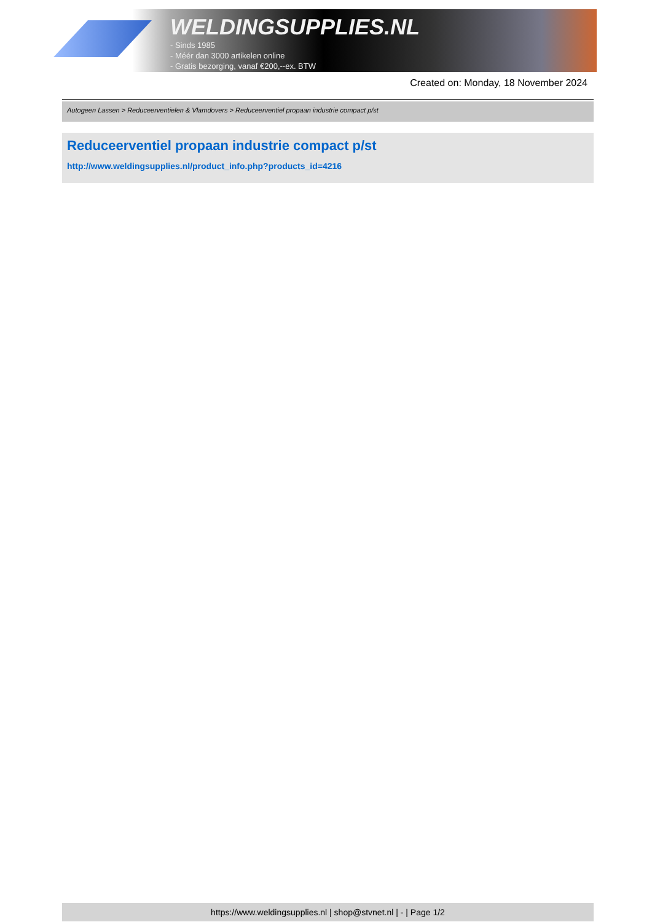WELDINGSUPPLIES.NL
- Sinds 1985
- Méér dan 3000 artikelen online
- Gratis bezorging, vanaf €200,--ex. BTW
Created on: Monday, 18 November 2024
Autogeen Lassen > Reduceerventielen & Vlamdovers > Reduceerventiel propaan industrie compact p/st
Reduceerventiel propaan industrie compact p/st
http://www.weldingsupplies.nl/product_info.php?products_id=4216
https://www.weldingsupplies.nl | shop@stvnet.nl | - | Page 1/2